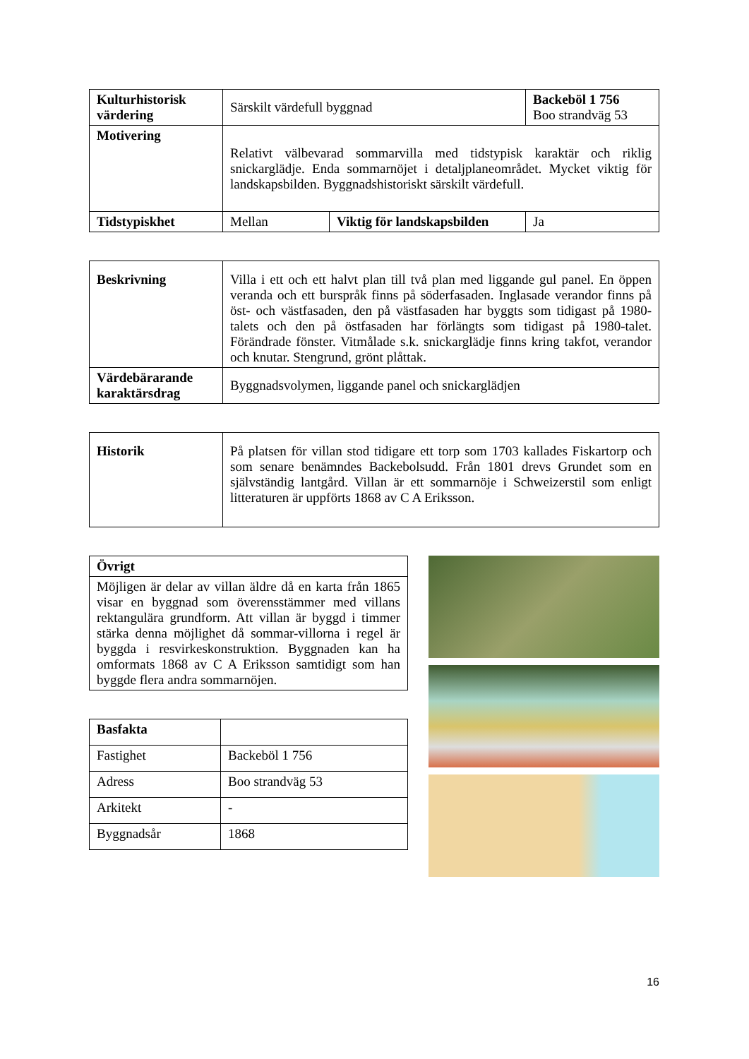| Kulturhistorisk värdering | Särskilt värdefull byggnad | | Backeböl 1 756 Boo strandväg 53 |
| Motivering | Relativt välbevarad sommarvilla med tidstypisk karaktär och riklig snickarglädje. Enda sommarnöjet i detaljplaneområdet. Mycket viktig för landskapsbilden. Byggnadshistoriskt särskilt värdefull. | | |
| Tidstypiskhet | Mellan | Viktig för landskapsbilden | Ja |
| Beskrivning | Villa i ett och ett halvt plan till två plan med liggande gul panel. En öppen veranda och ett burspråk finns på söderfasaden. Inglasade verandor finns på öst- och västfasaden, den på västfasaden har byggts som tidigast på 1980-talets och den på östfasaden har förlängts som tidigast på 1980-talet. Förändrade fönster. Vitmålade s.k. snickarglädje finns kring takfot, verandor och knutar. Stengrund, grönt plåttak. |
| Värdebärarande karaktärsdrag | Byggnadsvolymen, liggande panel och snickarglädjen |
| Historik | På platsen för villan stod tidigare ett torp som 1703 kallades Fiskartorp och som senare benämndes Backebolsudd. Från 1801 drevs Grundet som en självständig lantgård. Villan är ett sommarnöje i Schweizerstil som enligt litteraturen är uppförts 1868 av C A Eriksson. |
| Övrigt |
| --- |
| Möjligen är delar av villan äldre då en karta från 1865 visar en byggnad som överensstämmer med villans rektangulära grundform. Att villan är byggd i timmer stärka denna möjlighet då sommar-villorna i regel är byggda i resvirkeskonstruktion. Byggnaden kan ha omformats 1868 av C A Eriksson samtidigt som han byggde flera andra sommarnöjen. |
| Basfakta | |
| Fastighet | Backeböl 1 756 |
| Adress | Boo strandväg 53 |
| Arkitekt | - |
| Byggnadsår | 1868 |
16